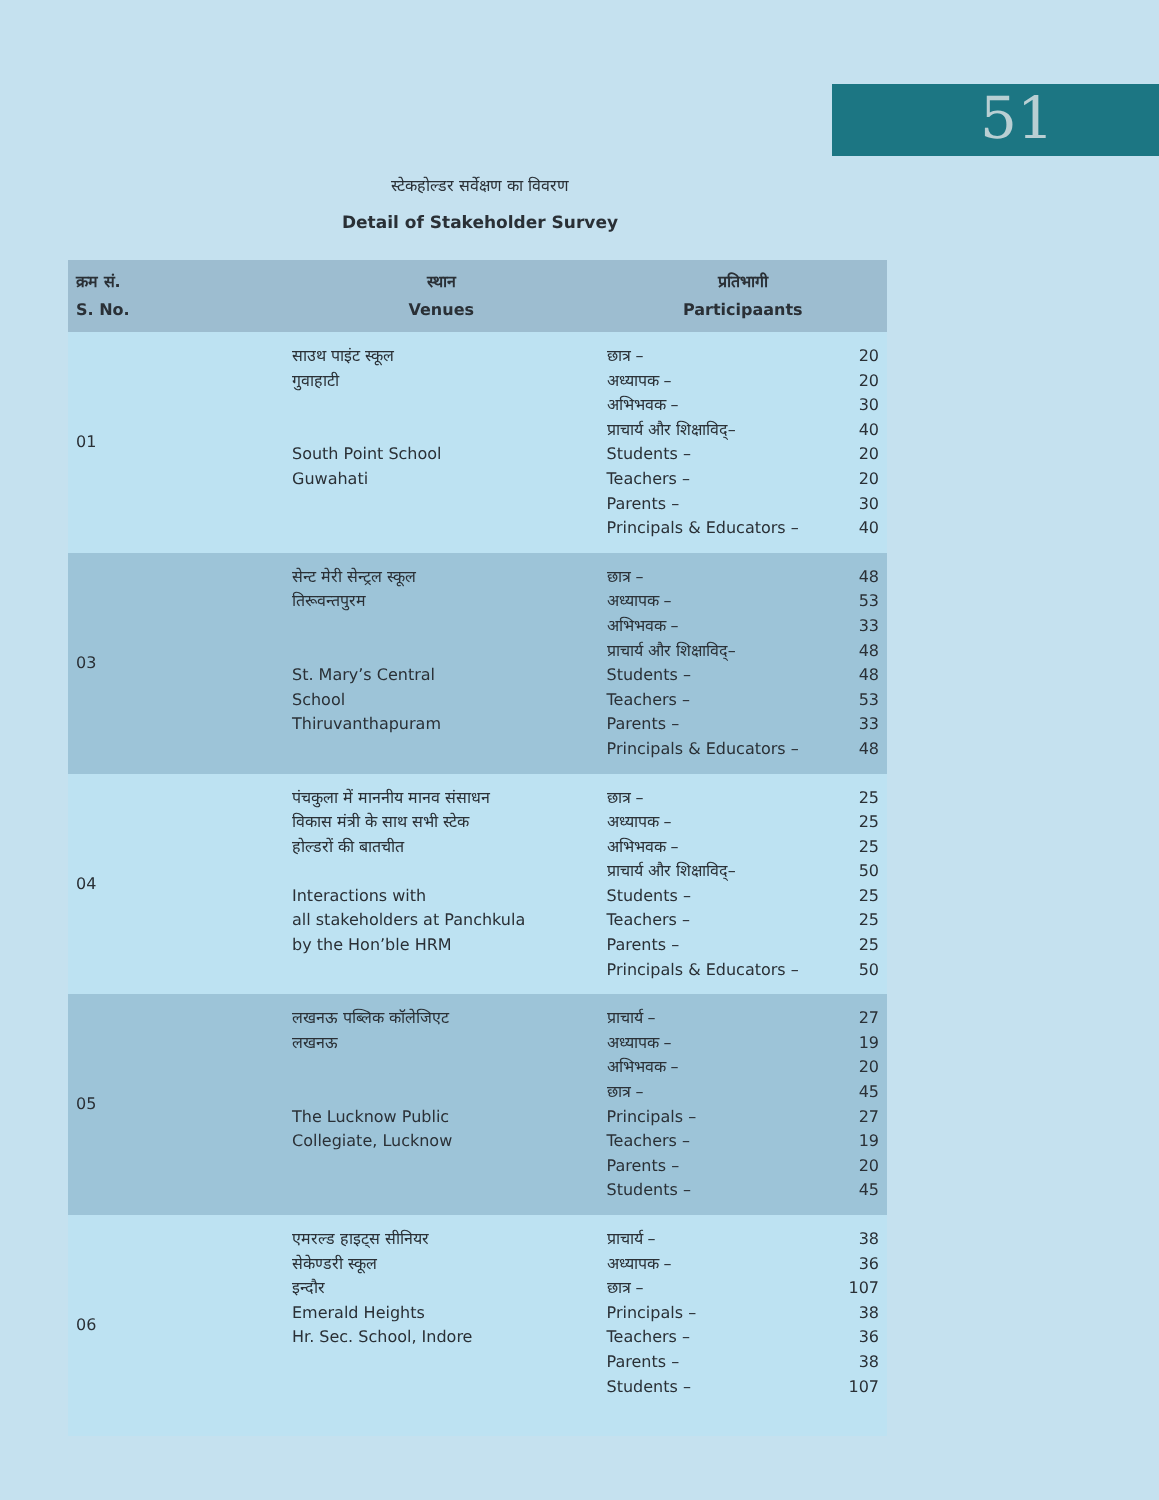51
स्टेकहोल्डर सर्वेक्षण का विवरण
Detail of Stakeholder Survey
| क्रम सं. S. No. | स्थान Venues | प्रतिभागी Participaants |
| --- | --- | --- |
| 01 | साउथ पाइंट स्कूल गुवाहाटी South Point School Guwahati | छात्र – 20 अध्यापक – 20 अभिभवक – 30 प्राचार्य और शिक्षाविद्– 40 Students – 20 Teachers – 20 Parents – 30 Principals & Educators – 40 |
| 03 | सेन्ट मेरी सेन्ट्रल स्कूल तिरूवन्तपुरम St. Mary’s Central School Thiruvanthapuram | छात्र – 48 अध्यापक – 53 अभिभवक – 33 प्राचार्य और शिक्षाविद्– 48 Students – 48 Teachers – 53 Parents – 33 Principals & Educators – 48 |
| 04 | पंचकुला में माननीय मानव संसाधन विकास मंत्री के साथ सभी स्टेक होल्डरों की बातचीत Interactions with all stakeholders at Panchkula by the Hon’ble HRM | छात्र – 25 अध्यापक – 25 अभिभवक – 25 प्राचार्य और शिक्षाविद्– 50 Students – 25 Teachers – 25 Parents – 25 Principals & Educators – 50 |
| 05 | लखनऊ पब्लिक कॉलेजिएट लखनऊ The Lucknow Public Collegiate, Lucknow | प्राचार्य – 27 अध्यापक – 19 अभिभवक – 20 छात्र – 45 Principals – 27 Teachers – 19 Parents – 20 Students – 45 |
| 06 | एमरल्ड हाइट्स सीनियर सेकेण्डरी स्कूल इन्दौर Emerald Heights Hr. Sec. School, Indore | प्राचार्य – 38 अध्यापक – 36 छात्र – 107 Principals – 38 Teachers – 36 Parents – 38 Students – 107 |